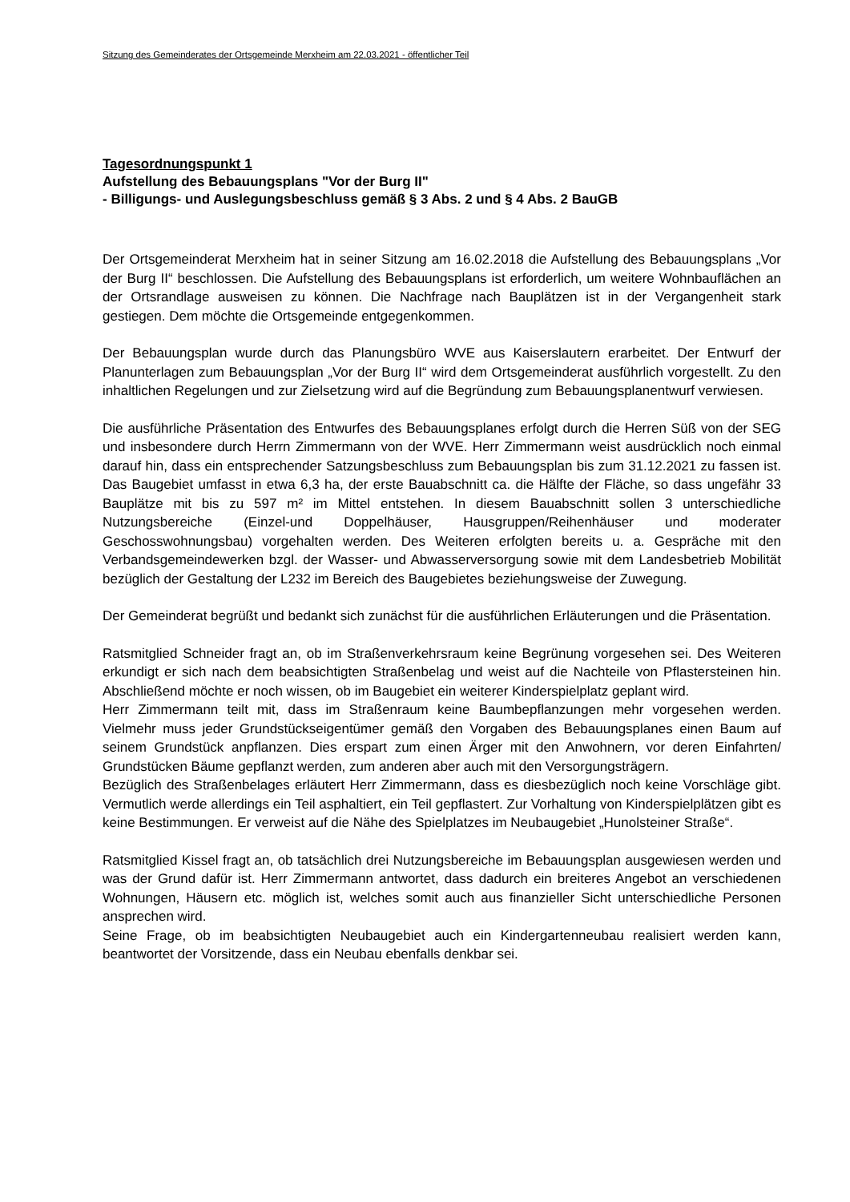Sitzung des Gemeinderates der Ortsgemeinde Merxheim am 22.03.2021 - öffentlicher Teil
Tagesordnungspunkt 1
Aufstellung des Bebauungsplans "Vor der Burg II"
- Billigungs- und Auslegungsbeschluss gemäß § 3 Abs. 2 und § 4 Abs. 2 BauGB
Der Ortsgemeinderat Merxheim hat in seiner Sitzung am 16.02.2018 die Aufstellung des Bebauungsplans „Vor der Burg II“ beschlossen. Die Aufstellung des Bebauungsplans ist erforderlich, um weitere Wohnbauflächen an der Ortsrandlage ausweisen zu können. Die Nachfrage nach Bauplätzen ist in der Vergangenheit stark gestiegen. Dem möchte die Ortsgemeinde entgegenkommen.
Der Bebauungsplan wurde durch das Planungsbüro WVE aus Kaiserslautern erarbeitet. Der Entwurf der Planunterlagen zum Bebauungsplan „Vor der Burg II“ wird dem Ortsgemeinderat ausführlich vorgestellt. Zu den inhaltlichen Regelungen und zur Zielsetzung wird auf die Begründung zum Bebauungsplanentwurf verwiesen.
Die ausführliche Präsentation des Entwurfes des Bebauungsplanes erfolgt durch die Herren Süß von der SEG und insbesondere durch Herrn Zimmermann von der WVE. Herr Zimmermann weist ausdrücklich noch einmal darauf hin, dass ein entsprechender Satzungsbeschluss zum Bebauungsplan bis zum 31.12.2021 zu fassen ist. Das Baugebiet umfasst in etwa 6,3 ha, der erste Bauabschnitt ca. die Hälfte der Fläche, so dass ungefähr 33 Bauplätze mit bis zu 597 m² im Mittel entstehen. In diesem Bauabschnitt sollen 3 unterschiedliche Nutzungsbereiche (Einzel-und Doppelhäuser, Hausgruppen/Reihenhäuser und moderater Geschosswohnungsbau) vorgehalten werden. Des Weiteren erfolgten bereits u. a. Gespräche mit den Verbandsgemeindewerken bzgl. der Wasser- und Abwasserversorgung sowie mit dem Landesbetrieb Mobilität bezüglich der Gestaltung der L232 im Bereich des Baugebietes beziehungsweise der Zuwegung.
Der Gemeinderat begrüßt und bedankt sich zunächst für die ausführlichen Erläuterungen und die Präsentation.
Ratsmitglied Schneider fragt an, ob im Straßenverkehrsraum keine Begrünung vorgesehen sei. Des Weiteren erkundigt er sich nach dem beabsichtigten Straßenbelag und weist auf die Nachteile von Pflastersteinen hin. Abschließend möchte er noch wissen, ob im Baugebiet ein weiterer Kinderspielplatz geplant wird.
Herr Zimmermann teilt mit, dass im Straßenraum keine Baumbepflanzungen mehr vorgesehen werden. Vielmehr muss jeder Grundstückseigentümer gemäß den Vorgaben des Bebauungsplanes einen Baum auf seinem Grundstück anpflanzen. Dies erspart zum einen Ärger mit den Anwohnern, vor deren Einfahrten/ Grundstücken Bäume gepflanzt werden, zum anderen aber auch mit den Versorgungsträgern.
Bezüglich des Straßenbelages erläutert Herr Zimmermann, dass es diesbezüglich noch keine Vorschläge gibt. Vermutlich werde allerdings ein Teil asphaltiert, ein Teil gepflastert. Zur Vorhaltung von Kinderspielplätzen gibt es keine Bestimmungen. Er verweist auf die Nähe des Spielplatzes im Neubaugebiet „Hunolsteiner Straße“.
Ratsmitglied Kissel fragt an, ob tatsächlich drei Nutzungsbereiche im Bebauungsplan ausgewiesen werden und was der Grund dafür ist. Herr Zimmermann antwortet, dass dadurch ein breiteres Angebot an verschiedenen Wohnungen, Häusern etc. möglich ist, welches somit auch aus finanzieller Sicht unterschiedliche Personen ansprechen wird.
Seine Frage, ob im beabsichtigten Neubaugebiet auch ein Kindergartenneubau realisiert werden kann, beantwortet der Vorsitzende, dass ein Neubau ebenfalls denkbar sei.